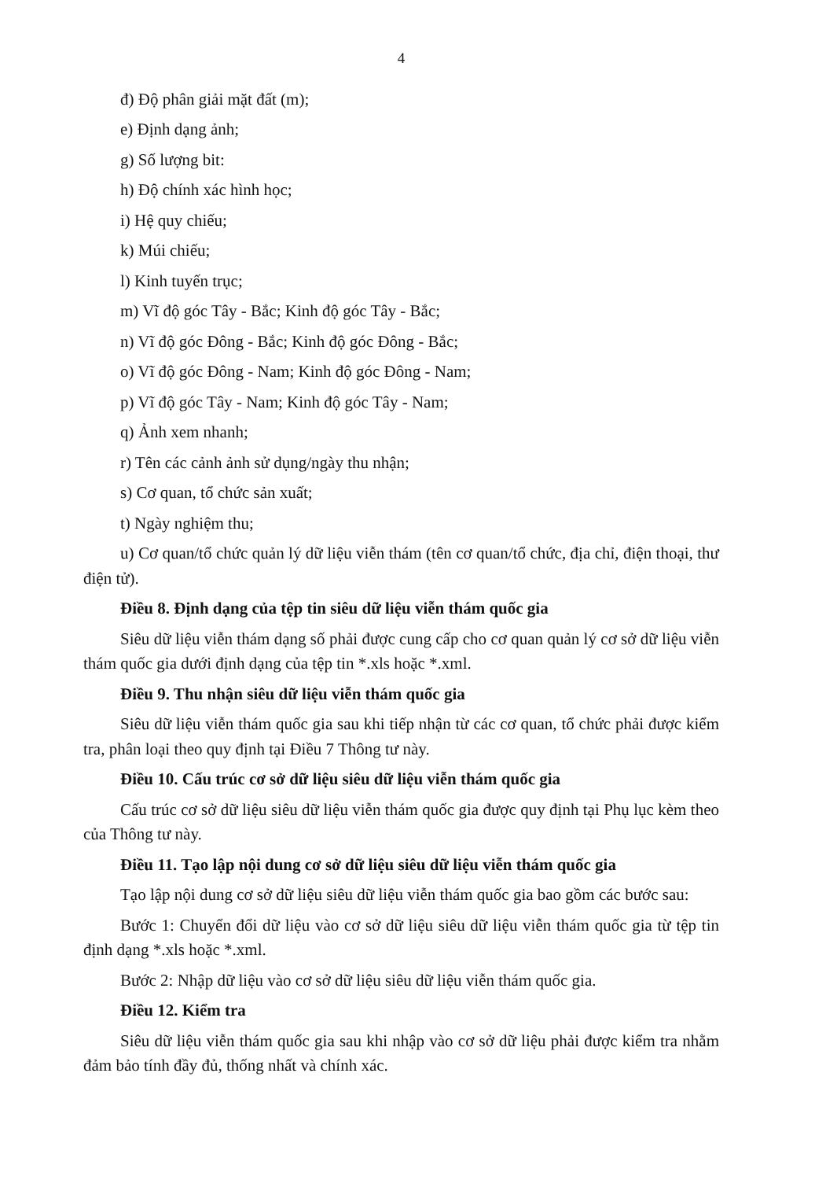4
đ) Độ phân giải mặt đất (m);
e) Định dạng ảnh;
g) Số lượng bit:
h) Độ chính xác hình học;
i) Hệ quy chiếu;
k) Múi chiếu;
l) Kinh tuyến trục;
m) Vĩ độ góc Tây - Bắc; Kinh độ góc Tây - Bắc;
n) Vĩ độ góc Đông - Bắc; Kinh độ góc Đông - Bắc;
o) Vĩ độ góc Đông - Nam; Kinh độ góc Đông - Nam;
p) Vĩ độ góc Tây - Nam; Kinh độ góc Tây - Nam;
q) Ảnh xem nhanh;
r) Tên các cảnh ảnh sử dụng/ngày thu nhận;
s) Cơ quan, tổ chức sản xuất;
t) Ngày nghiệm thu;
u) Cơ quan/tổ chức quản lý dữ liệu viễn thám (tên cơ quan/tổ chức, địa chỉ, điện thoại, thư điện tử).
Điều 8. Định dạng của tệp tin siêu dữ liệu viễn thám quốc gia
Siêu dữ liệu viễn thám dạng số phải được cung cấp cho cơ quan quản lý cơ sở dữ liệu viễn thám quốc gia dưới định dạng của tệp tin *.xls hoặc *.xml.
Điều 9. Thu nhận siêu dữ liệu viễn thám quốc gia
Siêu dữ liệu viễn thám quốc gia sau khi tiếp nhận từ các cơ quan, tổ chức phải được kiểm tra, phân loại theo quy định tại Điều 7 Thông tư này.
Điều 10. Cấu trúc cơ sở dữ liệu siêu dữ liệu viễn thám quốc gia
Cấu trúc cơ sở dữ liệu siêu dữ liệu viễn thám quốc gia được quy định tại Phụ lục kèm theo của Thông tư này.
Điều 11. Tạo lập nội dung cơ sở dữ liệu siêu dữ liệu viễn thám quốc gia
Tạo lập nội dung cơ sở dữ liệu siêu dữ liệu viễn thám quốc gia bao gồm các bước sau:
Bước 1: Chuyển đổi dữ liệu vào cơ sở dữ liệu siêu dữ liệu viễn thám quốc gia từ tệp tin định dạng *.xls hoặc *.xml.
Bước 2: Nhập dữ liệu vào cơ sở dữ liệu siêu dữ liệu viễn thám quốc gia.
Điều 12. Kiểm tra
Siêu dữ liệu viễn thám quốc gia sau khi nhập vào cơ sở dữ liệu phải được kiểm tra nhằm đảm bảo tính đầy đủ, thống nhất và chính xác.